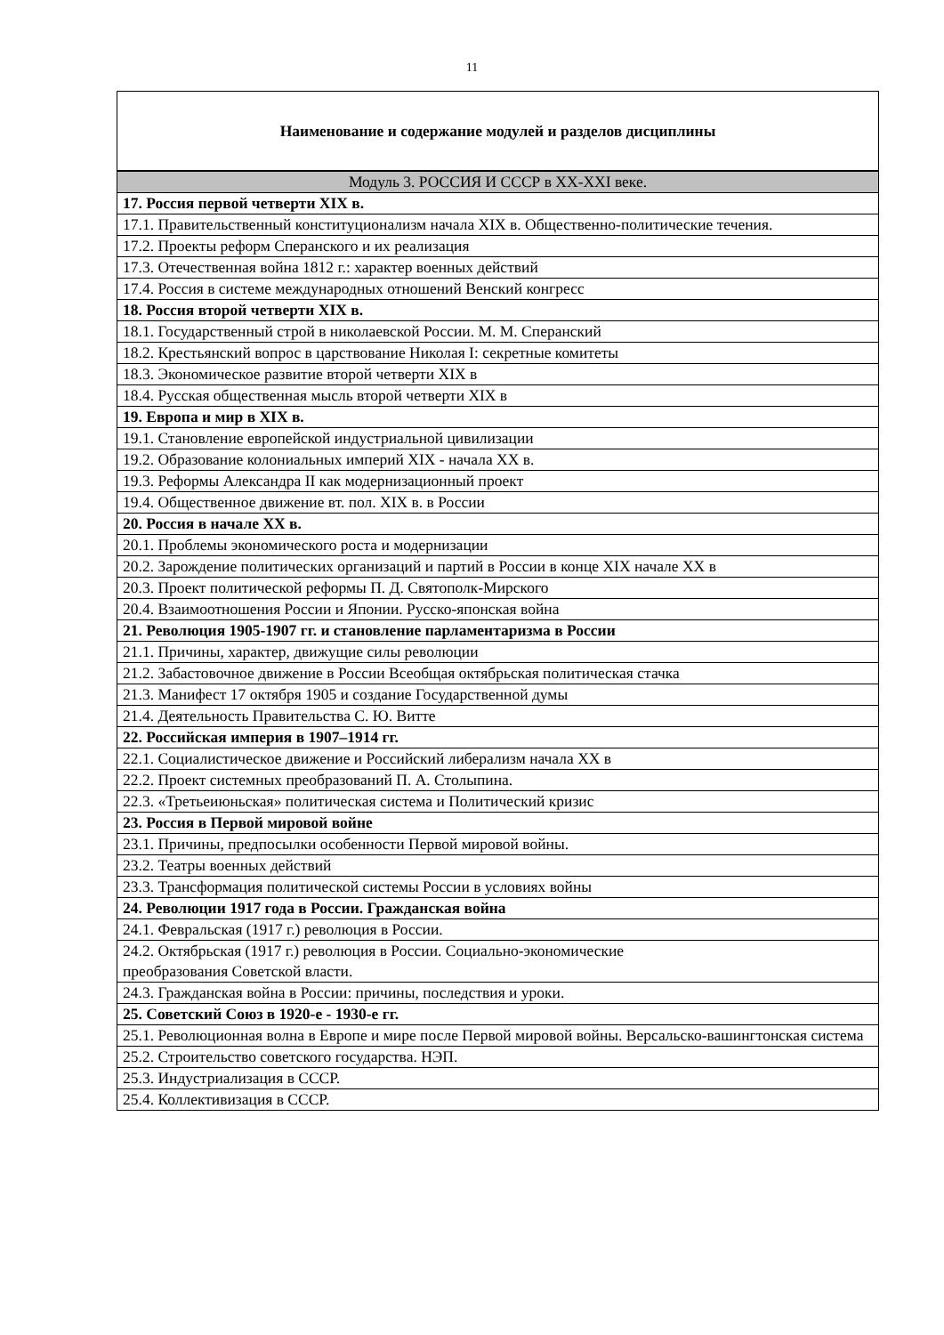11
| Наименование и содержание модулей и разделов дисциплины |
| --- |
| Модуль 3. РОССИЯ И СССР в XX-XXI веке. |
| 17. Россия первой четверти XIX в. |
| 17.1. Правительственный конституционализм начала XIX в. Общественно-политические течения. |
| 17.2. Проекты реформ Сперанского и их реализация |
| 17.3. Отечественная война 1812 г.: характер военных действий |
| 17.4. Россия в системе международных отношений Венский конгресс |
| 18. Россия второй четверти XIX в. |
| 18.1. Государственный строй в николаевской России. М. М. Сперанский |
| 18.2. Крестьянский вопрос в царствование Николая I: секретные комитеты |
| 18.3. Экономическое развитие второй четверти XIX в |
| 18.4. Русская общественная мысль второй четверти XIX в |
| 19. Европа и мир в XIX в. |
| 19.1. Становление европейской индустриальной цивилизации |
| 19.2. Образование колониальных империй XIX - начала XX в. |
| 19.3. Реформы Александра II как модернизационный проект |
| 19.4. Общественное движение вт. пол. XIX в. в России |
| 20. Россия в начале XX в. |
| 20.1. Проблемы экономического роста и модернизации |
| 20.2. Зарождение политических организаций и партий в России в конце XIX начале XX в |
| 20.3. Проект политической реформы П. Д. Святополк-Мирского |
| 20.4. Взаимоотношения России и Японии. Русско-японская война |
| 21. Революция 1905-1907 гг. и становление парламентаризма в России |
| 21.1. Причины, характер, движущие силы революции |
| 21.2. Забастовочное движение в России Всеобщая октябрьская политическая стачка |
| 21.3. Манифест 17 октября 1905 и создание Государственной думы |
| 21.4. Деятельность Правительства С. Ю. Витте |
| 22. Российская империя в 1907–1914 гг. |
| 22.1. Социалистическое движение и Российский либерализм начала XX в |
| 22.2. Проект системных преобразований П. А. Столыпина. |
| 22.3. «Третьеиюньская» политическая система и Политический кризис |
| 23. Россия в Первой мировой войне |
| 23.1. Причины, предпосылки особенности Первой мировой войны. |
| 23.2. Театры военных действий |
| 23.3. Трансформация политической системы России в условиях войны |
| 24. Революции 1917 года в России. Гражданская война |
| 24.1. Февральская (1917 г.) революция в России. |
| 24.2. Октябрьская (1917 г.) революция в России. Социально-экономические преобразования Советской власти. |
| 24.3. Гражданская война в России: причины, последствия и уроки. |
| 25. Советский Союз в 1920-е - 1930-е гг. |
| 25.1. Революционная волна в Европе и мире после Первой мировой войны. Версальско-вашингтонская система |
| 25.2. Строительство советского государства. НЭП. |
| 25.3. Индустриализация в СССР. |
| 25.4. Коллективизация в СССР. |